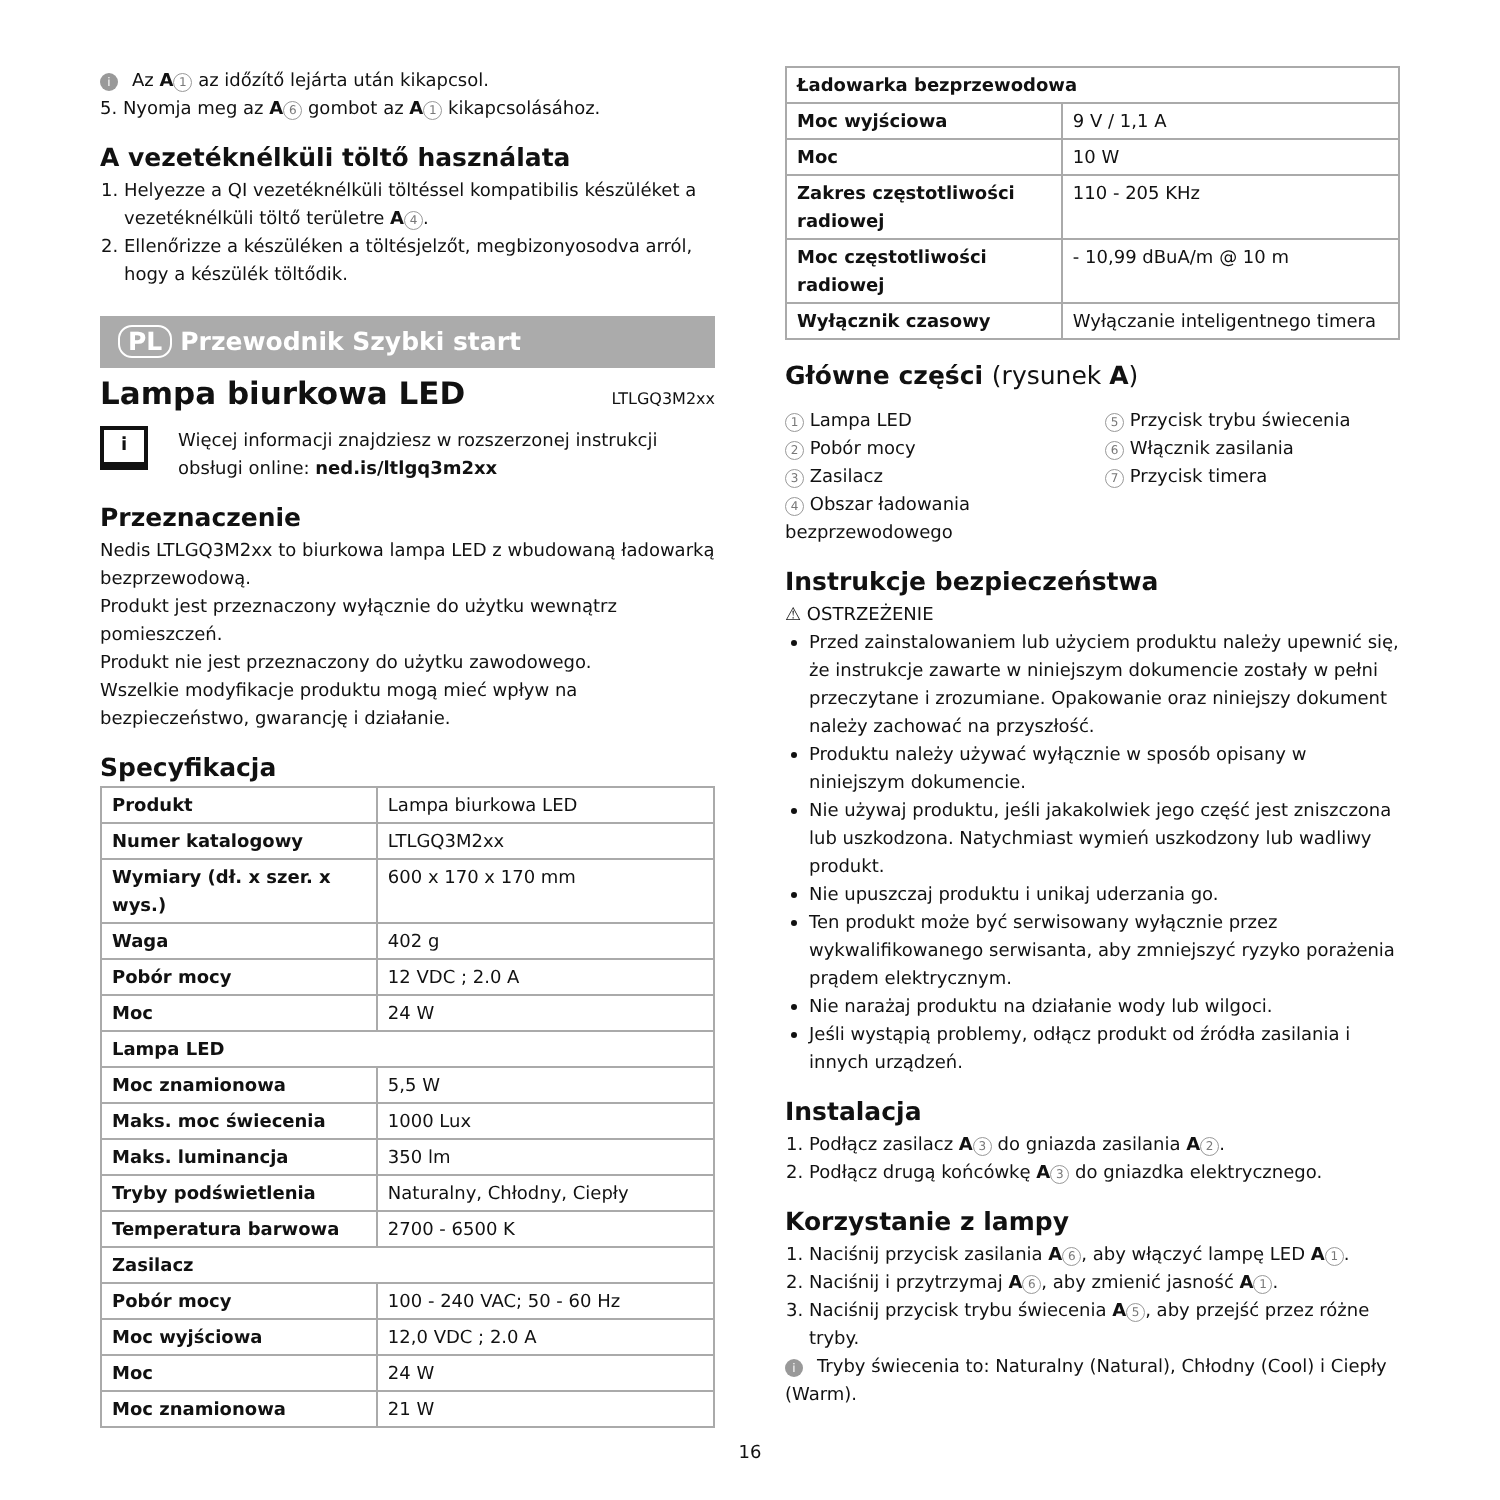i Az A 1 az időzítő lejárta után kikapcsol.
5. Nyomja meg az A 6 gombot az A 1 kikapcsolásához.
A vezetéknélküli töltő használata
1. Helyezze a QI vezetéknélküli töltéssel kompatibilis készüléket a vezetéknélküli töltő területre A 4.
2. Ellenőrizze a készüléken a töltésjelzőt, megbizonyosodva arról, hogy a készülék töltődik.
PL Przewodnik Szybki start
Lampa biurkowa LED LTLGQ3M2xx
i
Więcej informacji znajdziesz w rozszerzonej instrukcji obsługi online: ned.is/ltlgq3m2xx
Przeznaczenie
Nedis LTLGQ3M2xx to biurkowa lampa LED z wbudowaną ładowarką bezprzewodową.
Produkt jest przeznaczony wyłącznie do użytku wewnątrz pomieszczeń.
Produkt nie jest przeznaczony do użytku zawodowego.
Wszelkie modyfikacje produktu mogą mieć wpływ na bezpieczeństwo, gwarancję i działanie.
Specyfikacja
| Produkt | Lampa biurkowa LED |
| Numer katalogowy | LTLGQ3M2xx |
| Wymiary (dł. x szer. x wys.) | 600 x 170 x 170 mm |
| Waga | 402 g |
| Pobór mocy | 12 VDC ; 2.0 A |
| Moc | 24 W |
| Lampa LED | |
| Moc znamionowa | 5,5 W |
| Maks. moc świecenia | 1000 Lux |
| Maks. luminancja | 350 lm |
| Tryby podświetlenia | Naturalny, Chłodny, Ciepły |
| Temperatura barwowa | 2700 - 6500 K |
| Zasilacz | |
| Pobór mocy | 100 - 240 VAC; 50 - 60 Hz |
| Moc wyjściowa | 12,0 VDC ; 2.0 A |
| Moc | 24 W |
| Moc znamionowa | 21 W |
| Ładowarka bezprzewodowa | |
| Moc wyjściowa | 9 V / 1,1 A |
| Moc | 10 W |
| Zakres częstotliwości radiowej | 110 - 205 KHz |
| Moc częstotliwości radiowej | - 10,99 dBuA/m @ 10 m |
| Wyłącznik czasowy | Wyłączanie inteligentnego timera |
Główne części (rysunek A)
1 Lampa LED
2 Pobór mocy
3 Zasilacz
4 Obszar ładowania bezprzewodowego
5 Przycisk trybu świecenia
6 Włącznik zasilania
7 Przycisk timera
Instrukcje bezpieczeństwa
⚠ OSTRZEŻENIE
Przed zainstalowaniem lub użyciem produktu należy upewnić się, że instrukcje zawarte w niniejszym dokumencie zostały w pełni przeczytane i zrozumiane. Opakowanie oraz niniejszy dokument należy zachować na przyszłość.
Produktu należy używać wyłącznie w sposób opisany w niniejszym dokumencie.
Nie używaj produktu, jeśli jakakolwiek jego część jest zniszczona lub uszkodzona. Natychmiast wymień uszkodzony lub wadliwy produkt.
Nie upuszczaj produktu i unikaj uderzania go.
Ten produkt może być serwisowany wyłącznie przez wykwalifikowanego serwisanta, aby zmniejszyć ryzyko porażenia prądem elektrycznym.
Nie narażaj produktu na działanie wody lub wilgoci.
Jeśli wystąpią problemy, odłącz produkt od źródła zasilania i innych urządzeń.
Instalacja
1. Podłącz zasilacz A 3 do gniazda zasilania A 2.
2. Podłącz drugą końcówkę A 3 do gniazdka elektrycznego.
Korzystanie z lampy
1. Naciśnij przycisk zasilania A 6, aby włączyć lampę LED A 1.
2. Naciśnij i przytrzymaj A 6, aby zmienić jasność A 1.
3. Naciśnij przycisk trybu świecenia A 5, aby przejść przez różne tryby.
i Tryby świecenia to: Naturalny (Natural), Chłodny (Cool) i Ciepły (Warm).
16